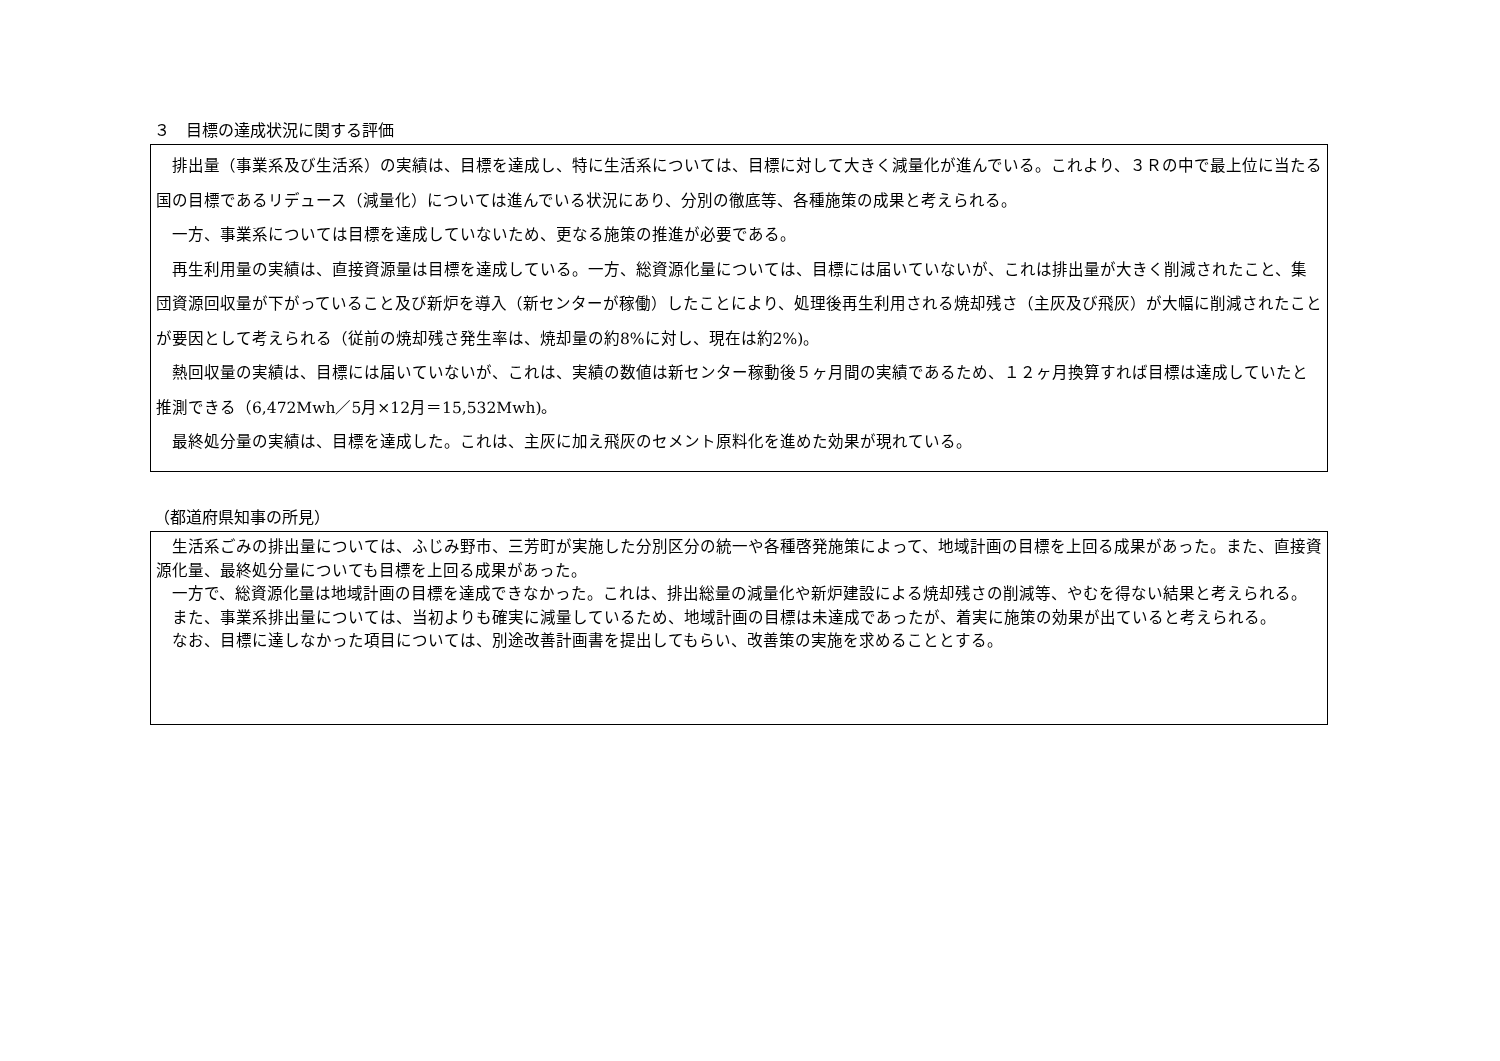３　目標の達成状況に関する評価
排出量（事業系及び生活系）の実績は、目標を達成し、特に生活系については、目標に対して大きく減量化が進んでいる。これより、３Ｒの中で最上位に当たる国の目標であるリデュース（減量化）については進んでいる状況にあり、分別の徹底等、各種施策の成果と考えられる。
一方、事業系については目標を達成していないため、更なる施策の推進が必要である。
再生利用量の実績は、直接資源量は目標を達成している。一方、総資源化量については、目標には届いていないが、これは排出量が大きく削減されたこと、集団資源回収量が下がっていること及び新炉を導入（新センターが稼働）したことにより、処理後再生利用される焼却残さ（主灰及び飛灰）が大幅に削減されたことが要因として考えられる（従前の焼却残さ発生率は、焼却量の約8%に対し、現在は約2%)。
熱回収量の実績は、目標には届いていないが、これは、実績の数値は新センター稼動後５ヶ月間の実績であるため、１２ヶ月換算すれば目標は達成していたと推測できる（6,472Mwh／5月×12月＝15,532Mwh)。
最終処分量の実績は、目標を達成した。これは、主灰に加え飛灰のセメント原料化を進めた効果が現れている。
（都道府県知事の所見）
生活系ごみの排出量については、ふじみ野市、三芳町が実施した分別区分の統一や各種啓発施策によって、地域計画の目標を上回る成果があった。また、直接資源化量、最終処分量についても目標を上回る成果があった。
一方で、総資源化量は地域計画の目標を達成できなかった。これは、排出総量の減量化や新炉建設による焼却残さの削減等、やむを得ない結果と考えられる。
また、事業系排出量については、当初よりも確実に減量しているため、地域計画の目標は未達成であったが、着実に施策の効果が出ていると考えられる。
なお、目標に達しなかった項目については、別途改善計画書を提出してもらい、改善策の実施を求めることとする。